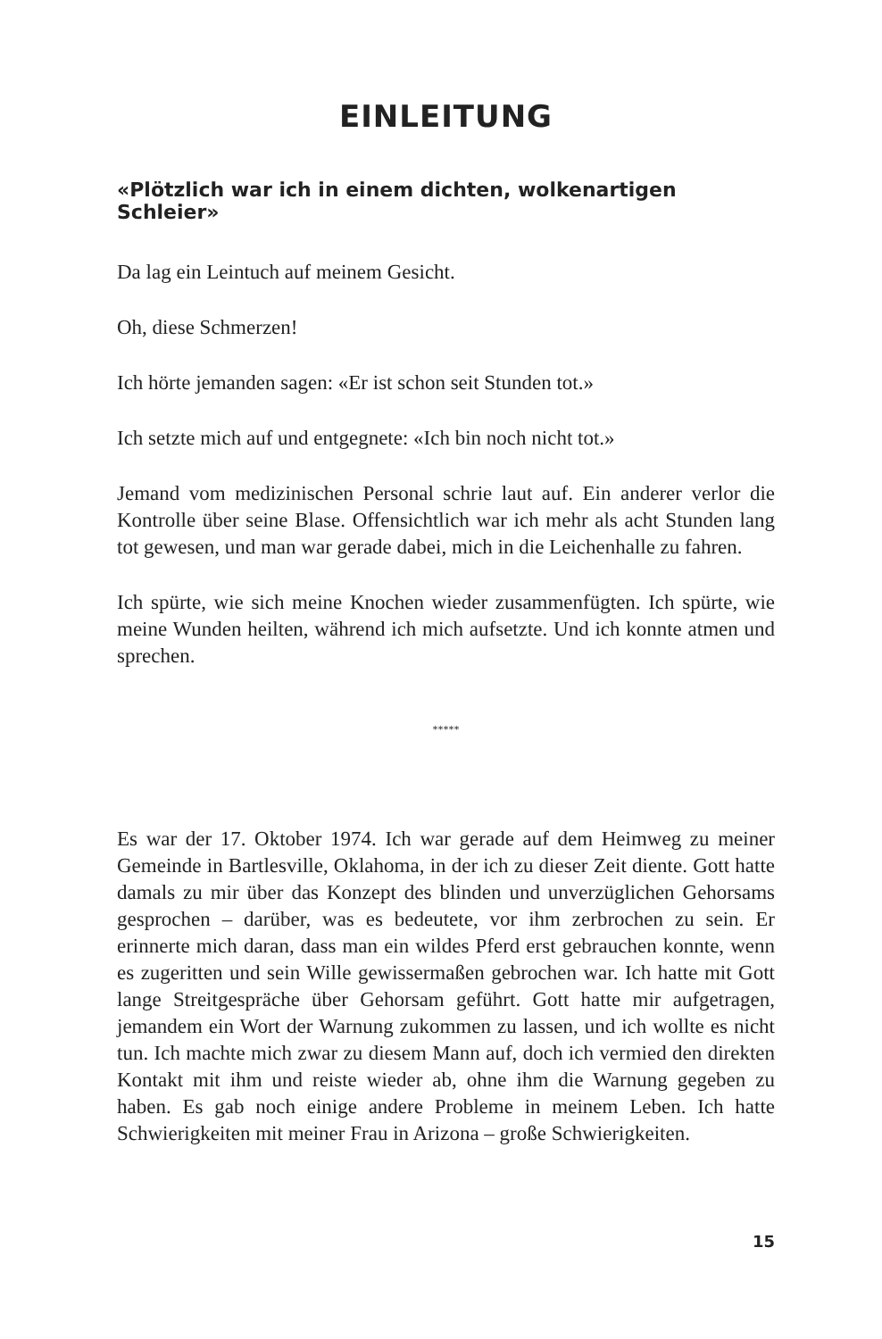EINLEITUNG
«Plötzlich war ich in einem dichten, wolkenartigen Schleier»
Da lag ein Leintuch auf meinem Gesicht.
Oh, diese Schmerzen!
Ich hörte jemanden sagen: «Er ist schon seit Stunden tot.»
Ich setzte mich auf und entgegnete: «Ich bin noch nicht tot.»
Jemand vom medizinischen Personal schrie laut auf. Ein anderer verlor die Kontrolle über seine Blase. Offensichtlich war ich mehr als acht Stunden lang tot gewesen, und man war gerade dabei, mich in die Leichenhalle zu fahren.
Ich spürte, wie sich meine Knochen wieder zusammenfügten. Ich spürte, wie meine Wunden heilten, während ich mich aufsetzte. Und ich konnte atmen und sprechen.
*****
Es war der 17. Oktober 1974. Ich war gerade auf dem Heimweg zu meiner Gemeinde in Bartlesville, Oklahoma, in der ich zu dieser Zeit diente. Gott hatte damals zu mir über das Konzept des blinden und unverzüglichen Gehorsams gesprochen – darüber, was es bedeutete, vor ihm zerbrochen zu sein. Er erinnerte mich daran, dass man ein wildes Pferd erst gebrauchen konnte, wenn es zugeritten und sein Wille gewissermaßen gebrochen war. Ich hatte mit Gott lange Streitgespräche über Gehorsam geführt. Gott hatte mir aufgetragen, jemandem ein Wort der Warnung zukommen zu lassen, und ich wollte es nicht tun. Ich machte mich zwar zu diesem Mann auf, doch ich vermied den direkten Kontakt mit ihm und reiste wieder ab, ohne ihm die Warnung gegeben zu haben. Es gab noch einige andere Probleme in meinem Leben. Ich hatte Schwierigkeiten mit meiner Frau in Arizona – große Schwierigkeiten.
15